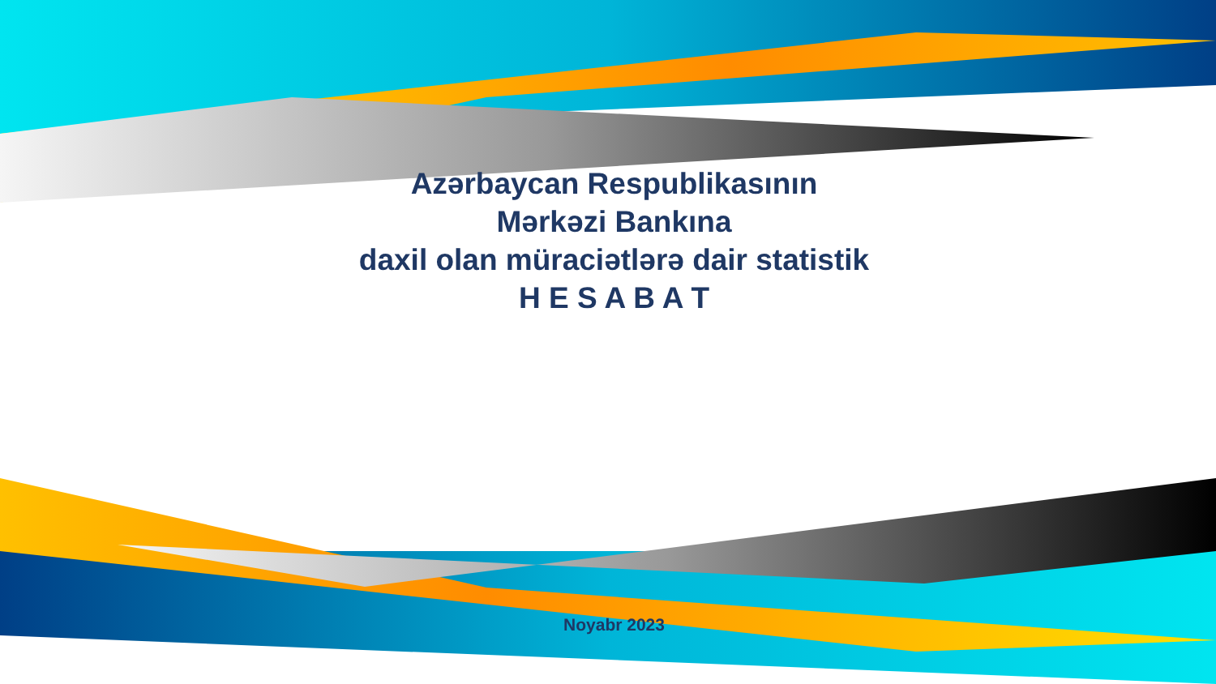Azərbaycan Respublikasının
Mərkəzi Bankına
daxil olan müraciətlərə dair statistik
H E S A B A T
Noyabr 2023